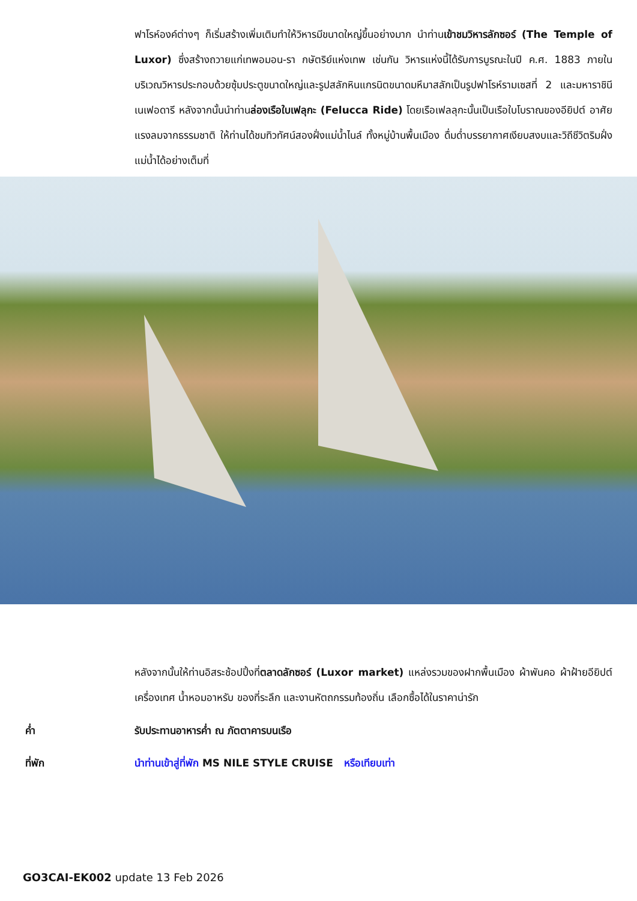ฟาโรห์องค์ต่างๆ ก็เริ่มสร้างเพิ่มเติมทำให้วิหารมีขนาดใหญ่ขึ้นอย่างมาก นำท่านเข้าชมวิหารลักซอร์ (The Temple of Luxor) ซึ่งสร้างถวายแก่เทพอมอน-รา กษัตริย์แห่งเทพ เช่นกัน วิหารแห่งนี้ได้รับการบูรณะในปี ค.ศ. 1883 ภายในบริเวณวิหารประกอบด้วยซุ้มประตูขนาดใหญ่และรูปสลักหินแกรนิตขนาดมหึมาสลักเป็นรูปฟาโรห์รามเซสที่ 2 และมหาราชินีเนเฟอดารี หลังจากนั้นนำท่านล่องเรือใบเฟลุกะ (Felucca Ride) โดยเรือเฟลลุกะนั้นเป็นเรือใบโบราณของอียิปต์ อาศัยแรงลมจากธรรมชาติ ให้ท่านได้ชมทิวทัศน์สองฝั่งแม่น้ำไนล์ ทั้งหมู่บ้านพื้นเมือง ดื่มด่ำบรรยากาศเงียบสงบและวิถีชีวิตริมฝั่งแม่น้ำได้อย่างเต็มที่
หลังจากนั้นให้ท่านอิสระช้อปปิ้งที่ตลาดลักซอร์ (Luxor market) แหล่งรวมของฝากพื้นเมือง ผ้าพันคอ ผ้าฝ้ายอียิปต์ เครื่องเทศ น้ำหอมอาหรับ ของที่ระลึก และงานหัตถกรรมท้องถิ่น เลือกซื้อได้ในราคาน่ารัก
ค่ำ รับประทานอาหารค่ำ ณ ภัตตาคารบนเรือ
ที่พัก นำท่านเข้าสู่ที่พัก MS NILE STYLE CRUISE หรือเทียบเท่า
GO3CAI-EK002 update 13 Feb 2026